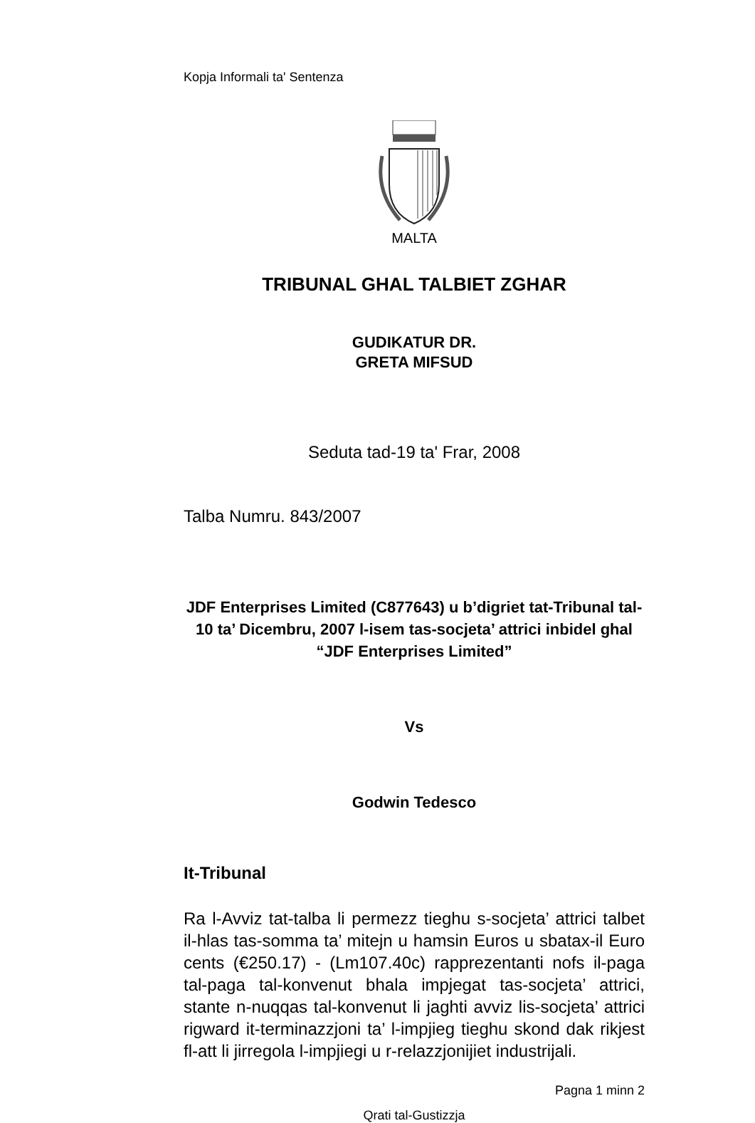Kopja Informali ta' Sentenza
MALTA
TRIBUNAL GHAL TALBIET ZGHAR
GUDIKATUR DR.
GRETA MIFSUD
Seduta tad-19 ta' Frar, 2008
Talba Numru. 843/2007
JDF Enterprises Limited (C877643) u b’digriet tat-Tribunal tal-10 ta’ Dicembru, 2007 l-isem tas-socjeta’ attrici inbidel ghal “JDF Enterprises Limited”
Vs
Godwin Tedesco
It-Tribunal
Ra l-Avviz tat-talba li permezz tieghu s-socjeta’ attrici talbet il-hlas tas-somma ta’ mitejn u hamsin Euros u sbatax-il Euro cents (€250.17) - (Lm107.40c) rapprezentanti nofs il-paga tal-paga tal-konvenut bhala impjegat tas-socjeta’ attrici, stante n-nuqqas tal-konvenut li jaghti avviz lis-socjeta’ attrici rigward it-terminazzjoni ta’ l-impjieg tieghu skond dak rikjest fl-att li jirregola l-impjiegi u r-relazzjonijiet industrijali.
Pagna 1 minn 2
Qrati tal-Gustizzja